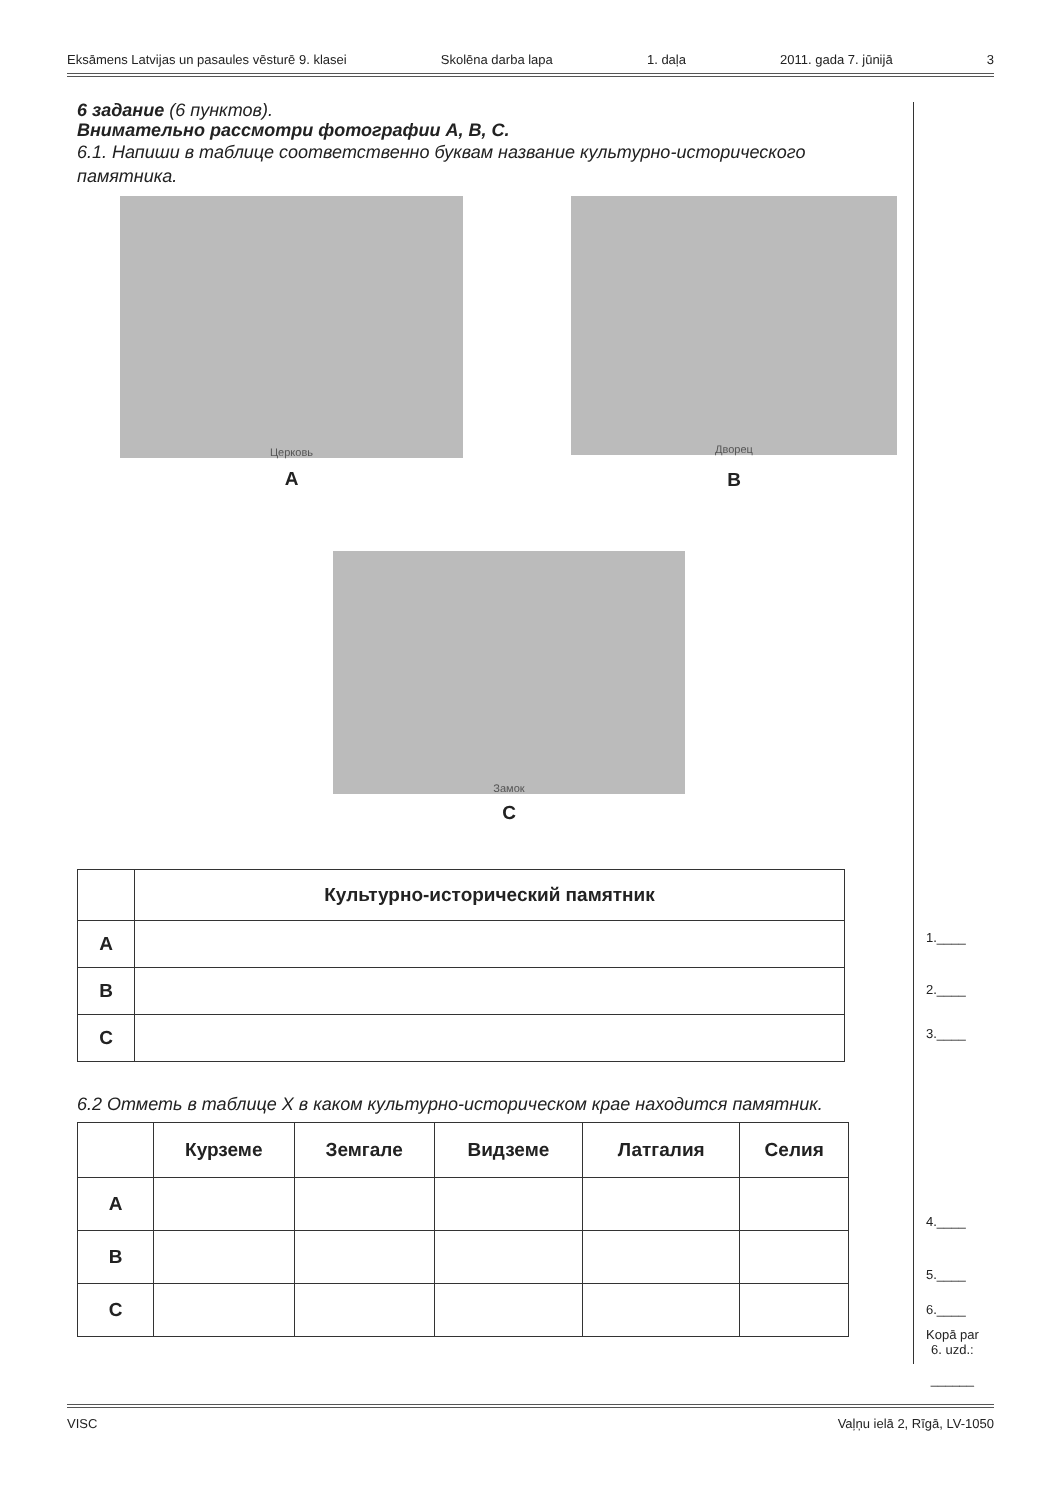Eksāmens Latvijas un pasaules vēsturē 9. klasei Skolēna darba lapa 1. daļa 2011. gada 7. jūnijā 3
6 задание (6 пунктов).
Внимательно рассмотри фотографии A, B, C.
6.1. Напиши в таблице соответственно буквам название культурно-исторического памятника.
Церковь
A
Дворец
B
Замок
C
| | Культурно-исторический памятник |
| --- | --- |
| A | |
| B | |
| C | |
6.2 Отметь в таблице X в каком культурно-историческом крае находится памятник.
| | Курземе | Земгале | Видземе | Латгалия | Селия |
| --- | --- | --- | --- | --- | --- |
| A | | | | | |
| B | | | | | |
| C | | | | | |
1.____
2.____
3.____
4.____
5.____
6.____
Kopā par
6. uzd.:
______
VISC Vaļņu ielā 2, Rīgā, LV-1050